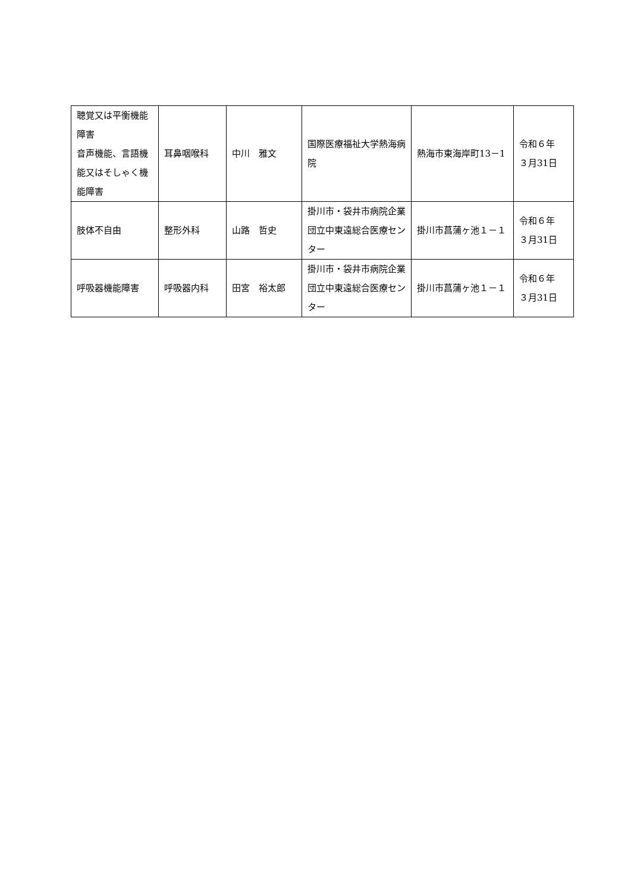| 聴覚又は平衡機能障害 音声機能、言語機能又はそしゃく機能障害 | 耳鼻咽喉科 | 中川 雅文 | 国際医療福祉大学熱海病院 | 熱海市東海岸町13－1 | 令和６年 ３月31日 |
| 肢体不自由 | 整形外科 | 山路 哲史 | 掛川市・袋井市病院企業団立中東遠総合医療センター | 掛川市菖蒲ヶ池１－１ | 令和６年 ３月31日 |
| 呼吸器機能障害 | 呼吸器内科 | 田宮 裕太郎 | 掛川市・袋井市病院企業団立中東遠総合医療センター | 掛川市菖蒲ヶ池１－１ | 令和６年 ３月31日 |